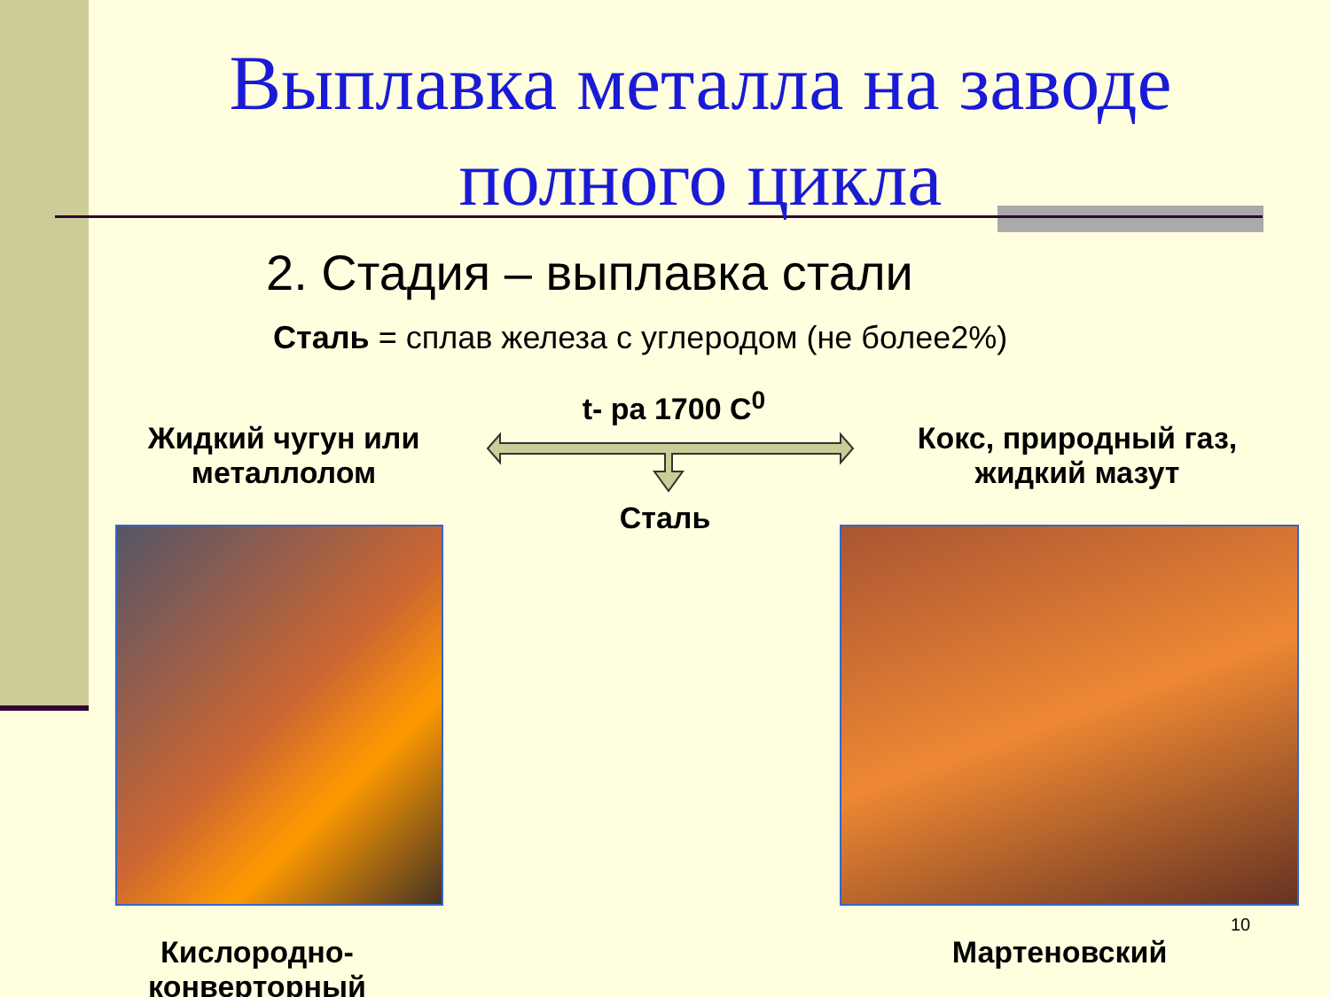Выплавка металла на заводе полного цикла
2. Стадия – выплавка стали
Сталь = сплав железа с углеродом (не более2%)
t- ра 1700 С<sup>0</sup>
Жидкий чугун или металлолом
Кокс, природный газ, жидкий мазут
Сталь
10
Кислородно-конверторный
Мартеновский